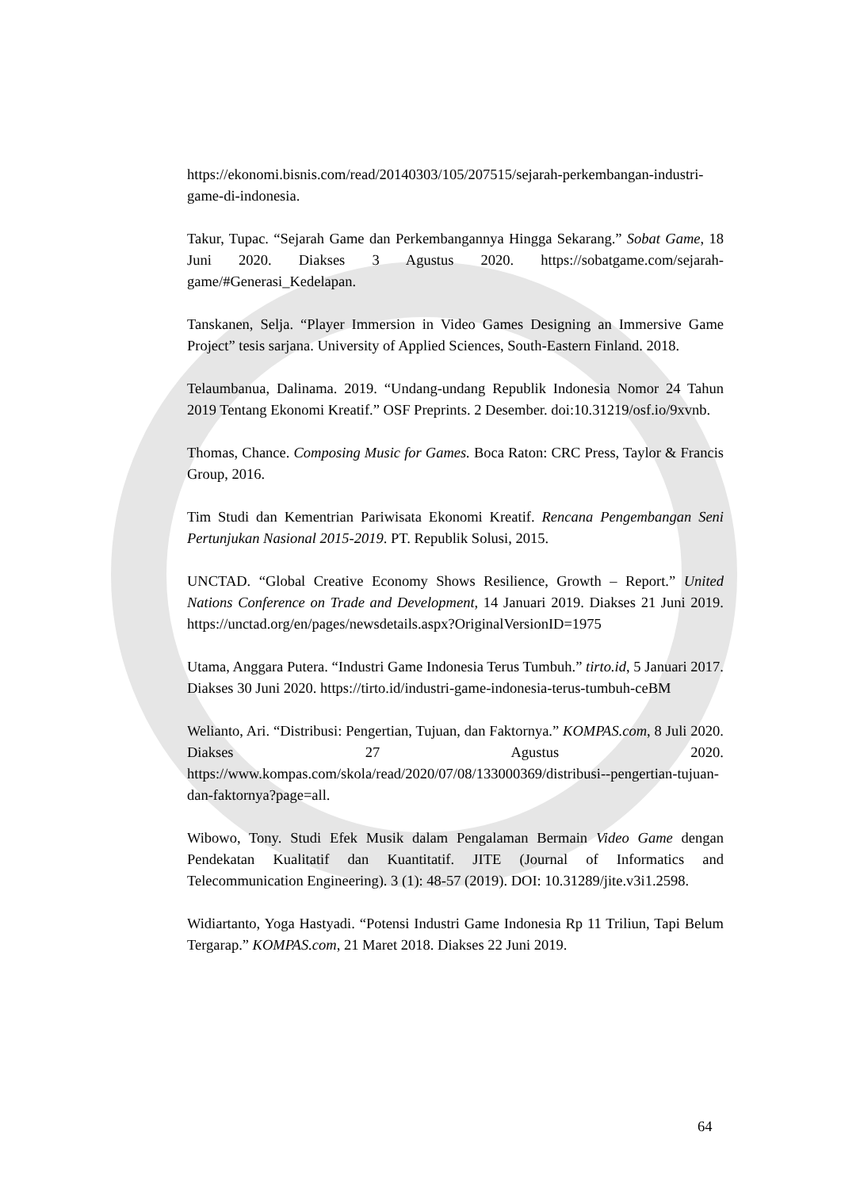https://ekonomi.bisnis.com/read/20140303/105/207515/sejarah-perkembangan-industri-game-di-indonesia.
Takur, Tupac. “Sejarah Game dan Perkembangannya Hingga Sekarang.” Sobat Game, 18 Juni 2020. Diakses 3 Agustus 2020. https://sobatgame.com/sejarah-game/#Generasi_Kedelapan.
Tanskanen, Selja. “Player Immersion in Video Games Designing an Immersive Game Project” tesis sarjana. University of Applied Sciences, South-Eastern Finland. 2018.
Telaumbanua, Dalinama. 2019. “Undang-undang Republik Indonesia Nomor 24 Tahun 2019 Tentang Ekonomi Kreatif.” OSF Preprints. 2 Desember. doi:10.31219/osf.io/9xvnb.
Thomas, Chance. Composing Music for Games. Boca Raton: CRC Press, Taylor & Francis Group, 2016.
Tim Studi dan Kementrian Pariwisata Ekonomi Kreatif. Rencana Pengembangan Seni Pertunjukan Nasional 2015-2019. PT. Republik Solusi, 2015.
UNCTAD. “Global Creative Economy Shows Resilience, Growth – Report.” United Nations Conference on Trade and Development, 14 Januari 2019. Diakses 21 Juni 2019. https://unctad.org/en/pages/newsdetails.aspx?OriginalVersionID=1975
Utama, Anggara Putera. “Industri Game Indonesia Terus Tumbuh.” tirto.id, 5 Januari 2017. Diakses 30 Juni 2020. https://tirto.id/industri-game-indonesia-terus-tumbuh-ceBM
Welianto, Ari. “Distribusi: Pengertian, Tujuan, dan Faktornya.” KOMPAS.com, 8 Juli 2020. Diakses 27 Agustus 2020. https://www.kompas.com/skola/read/2020/07/08/133000369/distribusi--pengertian-tujuan-dan-faktornya?page=all.
Wibowo, Tony. Studi Efek Musik dalam Pengalaman Bermain Video Game dengan Pendekatan Kualitatif dan Kuantitatif. JITE (Journal of Informatics and Telecommunication Engineering). 3 (1): 48-57 (2019). DOI: 10.31289/jite.v3i1.2598.
Widiartanto, Yoga Hastyadi. “Potensi Industri Game Indonesia Rp 11 Triliun, Tapi Belum Tergarap.” KOMPAS.com, 21 Maret 2018. Diakses 22 Juni 2019.
64